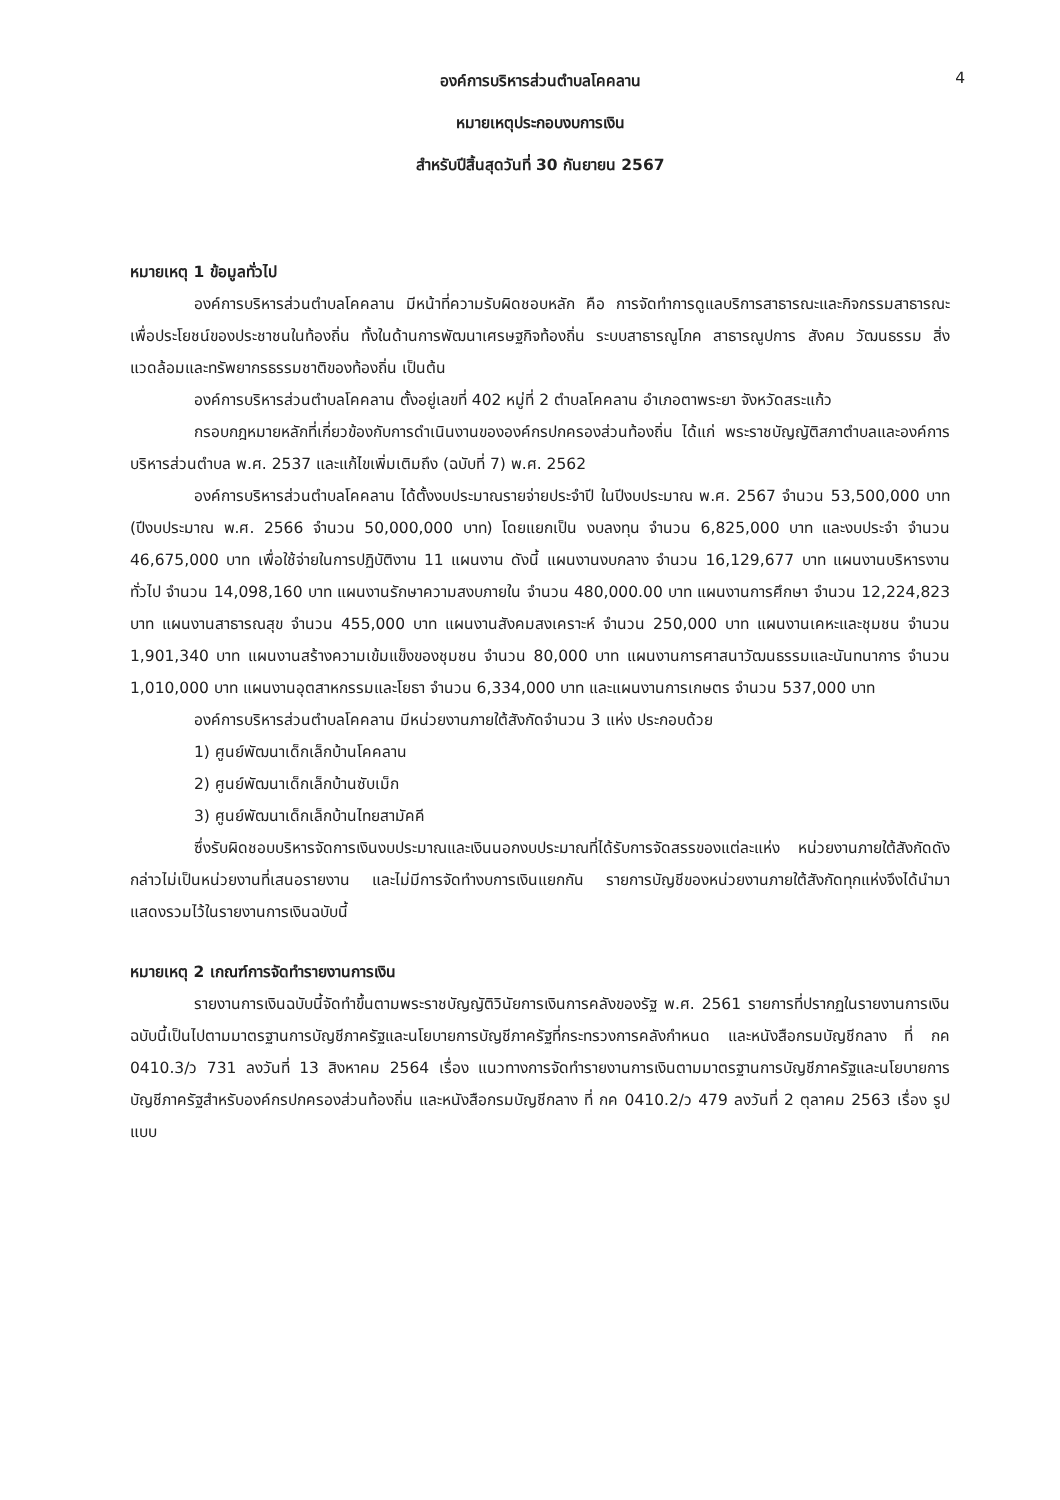4
องค์การบริหารส่วนตำบลโคคลาน
หมายเหตุประกอบงบการเงิน
สำหรับปีสิ้นสุดวันที่ 30 กันยายน 2567
หมายเหตุ 1 ข้อมูลทั่วไป
องค์การบริหารส่วนตำบลโคคลาน มีหน้าที่ความรับผิดชอบหลัก คือ การจัดทำการดูแลบริการสาธารณะและกิจกรรมสาธารณะ เพื่อประโยชน์ของประชาชนในท้องถิ่น ทั้งในด้านการพัฒนาเศรษฐกิจท้องถิ่น ระบบสาธารณูโภค สาธารณูปการ สังคม วัฒนธรรม สิ่งแวดล้อมและทรัพยากรธรรมชาติของท้องถิ่น เป็นต้น
องค์การบริหารส่วนตำบลโคคลาน ตั้งอยู่เลขที่ 402 หมู่ที่ 2 ตำบลโคคลาน อำเภอตาพระยา จังหวัดสระแก้ว
กรอบกฎหมายหลักที่เกี่ยวข้องกับการดำเนินงานขององค์กรปกครองส่วนท้องถิ่น ได้แก่ พระราชบัญญัติสภาตำบลและองค์การบริหารส่วนตำบล พ.ศ. 2537 และแก้ไขเพิ่มเติมถึง (ฉบับที่ 7) พ.ศ. 2562
องค์การบริหารส่วนตำบลโคคลาน ได้ตั้งงบประมาณรายจ่ายประจำปี ในปีงบประมาณ พ.ศ. 2567 จำนวน 53,500,000 บาท (ปีงบประมาณ พ.ศ. 2566 จำนวน 50,000,000 บาท) โดยแยกเป็น งบลงทุน จำนวน 6,825,000 บาท และงบประจำ จำนวน 46,675,000 บาท เพื่อใช้จ่ายในการปฏิบัติงาน 11 แผนงาน ดังนี้ แผนงานงบกลาง จำนวน 16,129,677 บาท แผนงานบริหารงานทั่วไป จำนวน 14,098,160 บาท แผนงานรักษาความสงบภายใน จำนวน 480,000.00 บาท แผนงานการศึกษา จำนวน 12,224,823 บาท แผนงานสาธารณสุข จำนวน 455,000 บาท แผนงานสังคมสงเคราะห์ จำนวน 250,000 บาท แผนงานเคหะและชุมชน จำนวน 1,901,340 บาท แผนงานสร้างความเข้มแข็งของชุมชน จำนวน 80,000 บาท แผนงานการศาสนาวัฒนธรรมและนันทนาการ จำนวน 1,010,000 บาท แผนงานอุตสาหกรรมและโยธา จำนวน 6,334,000 บาท และแผนงานการเกษตร จำนวน 537,000 บาท
องค์การบริหารส่วนตำบลโคคลาน มีหน่วยงานภายใต้สังกัดจำนวน 3 แห่ง ประกอบด้วย
1) ศูนย์พัฒนาเด็กเล็กบ้านโคคลาน
2) ศูนย์พัฒนาเด็กเล็กบ้านซับเม็ก
3) ศูนย์พัฒนาเด็กเล็กบ้านไทยสามัคคี
ซึ่งรับผิดชอบบริหารจัดการเงินงบประมาณและเงินนอกงบประมาณที่ได้รับการจัดสรรของแต่ละแห่ง หน่วยงานภายใต้สังกัดดังกล่าวไม่เป็นหน่วยงานที่เสนอรายงาน และไม่มีการจัดทำงบการเงินแยกกัน รายการบัญชีของหน่วยงานภายใต้สังกัดทุกแห่งจึงได้นำมาแสดงรวมไว้ในรายงานการเงินฉบับนี้
หมายเหตุ 2 เกณฑ์การจัดทำรายงานการเงิน
รายงานการเงินฉบับนี้จัดทำขึ้นตามพระราชบัญญัติวินัยการเงินการคลังของรัฐ พ.ศ. 2561 รายการที่ปรากฏในรายงานการเงินฉบับนี้เป็นไปตามมาตรฐานการบัญชีภาครัฐและนโยบายการบัญชีภาครัฐที่กระทรวงการคลังกำหนด และหนังสือกรมบัญชีกลาง ที่ กค 0410.3/ว 731 ลงวันที่ 13 สิงหาคม 2564 เรื่อง แนวทางการจัดทำรายงานการเงินตามมาตรฐานการบัญชีภาครัฐและนโยบายการบัญชีภาครัฐสำหรับองค์กรปกครองส่วนท้องถิ่น และหนังสือกรมบัญชีกลาง ที่ กค 0410.2/ว 479 ลงวันที่ 2 ตุลาคม 2563 เรื่อง รูปแบบ